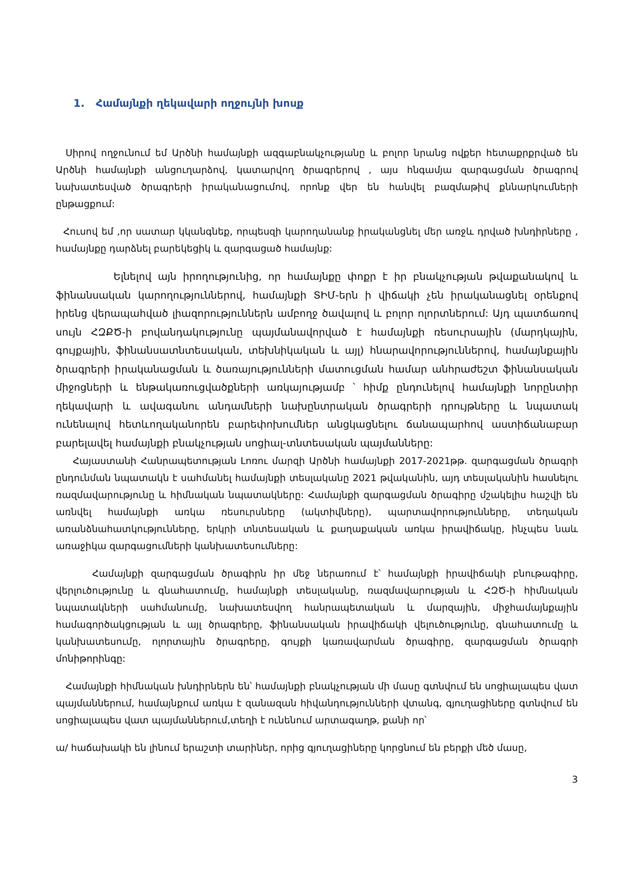1. Համայնքի ղեկավարի ողջույնի խոսք
Սիրով ողջունում եմ Արծնի համայնքի ազգաբնակչությանը և բոլոր նրանց ովքեր հետաքրքրված են Արծնի համայնքի անցուղարձով, կատարվող ծրագրերով , այս հնգամյա զարգացման ծրագրով նախատեսված ծրագրերի իրականացումով, որոնք վեր են հանվել բազմաթիվ քննարկումների ընթացքում:
Հուսով եմ ,որ սատար կկանգնեք, որպեսզի կարողանանք իրականցնել մեր առջև դրված խնդիրները , համայնքը դարձնել բարեկեցիկ և զարգացած համայնք:
Ելնելով այն իրողությունից, որ համայնքը փոքր է իր բնակչության թվաքանակով և ֆինանսական կարողություններով, համայնքի ՏԻՄ-երն ի վիճակի չեն իրականացնել օրենքով իրենց վերապահված լիազորություններն ամբողջ ծավալով և բոլոր ոլորտներում: Այդ պատճառով սույն ՀԶՔԾ-ի բովանդակությունը պայմանավորված է համայնքի ռեսուրսային (մարդկային, գույքային, ֆինանսատնտեսական, տեխնիկական և այլ) հնարավորություններով, համայնքային ծրագրերի իրականացման և ծառայությունների մատուցման համար անհրաժեշտ ֆինանսական միջոցների և ենթակառուցվածքների առկայությամբ ՝ հիմք ընդունելով համայնքի նորընտիր ղեկավարի և ավագանու անդամների նախընտրական ծրագրերի դրույթները և նպատակ ունենալով հետևողականորեն բարեփոխումներ անցկացնելու ճանապարհով աստիճանաբար բարելավել համայնքի բնակչության սոցիալ-տնտեսական պայմանները:
Հայաստանի Հանրապետության Լոռու մարզի Արծնի համայնքի 2017-2021թթ. զարգացման ծրագրի ընդունման նպատակն է սահմանել համայնքի տեսլականը 2021 թվականին, այդ տեսլականին հասնելու ռազմավարությունը և հիմնական նպատակները: Համայնքի զարգացման ծրագիրը մշակելիս հաշվի են առնվել համայնքի առկա ռեսուրսները (ակտիվները), պարտավորությունները, տեղական առանձնահատկությունները, երկրի տնտեսական և քաղաքական առկա իրավիճակը, ինչպես նաև առաջիկա զարգացումների կանխատեսումները:
Համայնքի զարգացման ծրագիրն իր մեջ ներառում է՝ համայնքի իրավիճակի բնութագիրը, վերլուծությունը և գնահատումը, համայնքի տեսլականը, ռազմավարության և ՀԶԾ-ի հիմնական նպատակների սահմանումը, նախատեսվող հանրապետական և մարզային, միջհամայնքային համագործակցության և այլ ծրագրերը, ֆինանսական իրավիճակի վելուծությունը, գնահատումը և կանխատեսումը, ոլորտային ծրագրերը, գույքի կառավարման ծրագիրը, զարգացման ծրագրի մոնիթորինգը:
Համայնքի հիմնական խնդիրներն են՝ համայնքի բնակչության մի մասը գտնվում են սոցիալապես վատ պայմաններում, համայնքում առկա է զանազան հիվանդությունների վտանգ, գյուղացիները գտնվում են սոցիալապես վատ պայմաններում,տեղի է ունենում արտագաղթ, քանի որ՝
ա/ հաճախակի են լինում երաշտի տարիներ, որից գյուղացիները կորցնում են բերքի մեծ մասը,
3